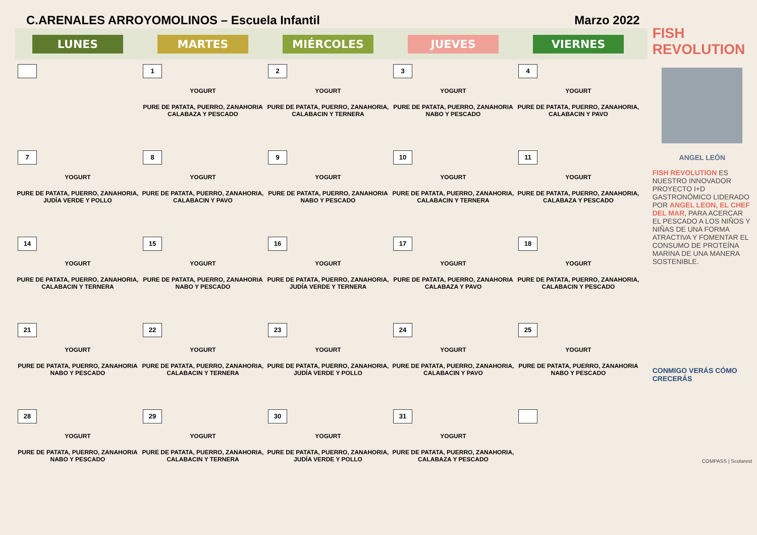C.ARENALES ARROYOMOLINOS – Escuela Infantil Marzo 2022
| LUNES | MARTES | MIÉRCOLES | JUEVES | VIERNES |
| --- | --- | --- | --- | --- |
| | 1 YOGURT PURE DE PATATA, PUERRO, ZANAHORIA CALABAZA Y PESCADO | 2 YOGURT PURE DE PATATA, PUERRO, ZANAHORIA, CALABACIN Y TERNERA | 3 YOGURT PURE DE PATATA, PUERRO, ZANAHORIA NABO Y PESCADO | 4 YOGURT PURE DE PATATA, PUERRO, ZANAHORIA, CALABACIN Y PAVO |
| 7 YOGURT PURE DE PATATA, PUERRO, ZANAHORIA, JUDÍA VERDE Y POLLO | 8 YOGURT PURE DE PATATA, PUERRO, ZANAHORIA, CALABACIN Y PAVO | 9 YOGURT PURE DE PATATA, PUERRO, ZANAHORIA NABO Y PESCADO | 10 YOGURT PURE DE PATATA, PUERRO, ZANAHORIA, CALABACIN Y TERNERA | 11 YOGURT PURE DE PATATA, PUERRO, ZANAHORIA, CALABAZA Y PESCADO |
| 14 YOGURT PURE DE PATATA, PUERRO, ZANAHORIA, CALABACIN Y TERNERA | 15 YOGURT PURE DE PATATA, PUERRO, ZANAHORIA NABO Y PESCADO | 16 YOGURT PURE DE PATATA, PUERRO, ZANAHORIA, JUDÍA VERDE Y TERNERA | 17 YOGURT PURE DE PATATA, PUERRO, ZANAHORIA CALABAZA Y PAVO | 18 YOGURT PURE DE PATATA, PUERRO, ZANAHORIA, CALABACIN Y PESCADO |
| 21 YOGURT PURE DE PATATA, PUERRO, ZANAHORIA NABO Y PESCADO | 22 YOGURT PURE DE PATATA, PUERRO, ZANAHORIA, CALABACIN Y TERNERA | 23 YOGURT PURE DE PATATA, PUERRO, ZANAHORIA, JUDÍA VERDE Y POLLO | 24 YOGURT PURE DE PATATA, PUERRO, ZANAHORIA, CALABACIN Y PAVO | 25 YOGURT PURE DE PATATA, PUERRO, ZANAHORIA NABO Y PESCADO |
| 28 YOGURT PURE DE PATATA, PUERRO, ZANAHORIA NABO Y PESCADO | 29 YOGURT PURE DE PATATA, PUERRO, ZANAHORIA, CALABACIN Y TERNERA | 30 YOGURT PURE DE PATATA, PUERRO, ZANAHORIA, JUDÍA VERDE Y POLLO | 31 YOGURT PURE DE PATATA, PUERRO, ZANAHORIA, CALABAZA Y PESCADO | |
FISH REVOLUTION
ANGEL LEÓN
FISH REVOLUTION ES NUESTRO INNOVADOR PROYECTO I+D GASTRONÓMICO LIDERADO POR ANGEL LEON, EL CHEF DEL MAR, PARA ACERCAR EL PESCADO A LOS NIÑOS Y NIÑAS DE UNA FORMA ATRACTIVA Y FOMENTAR EL CONSUMO DE PROTEÍNA MARINA DE UNA MANERA SOSTENIBLE.
CONMIGO VERÁS CÓMO CRECERÁS
COMPASS | Scolarest